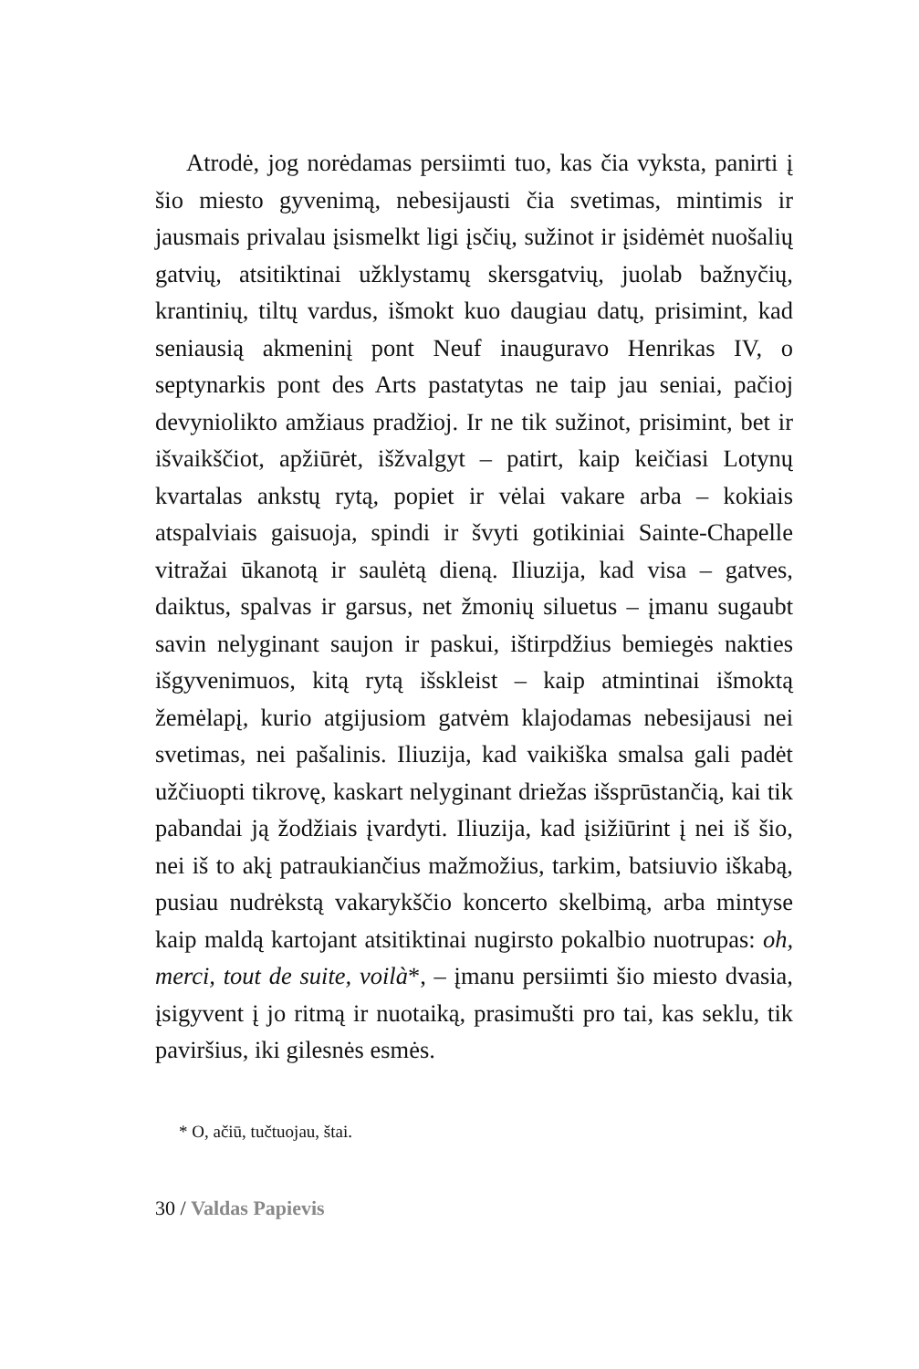Atrodė, jog norėdamas persiimti tuo, kas čia vyksta, panirti į šio miesto gyvenimą, nebesijausti čia svetimas, mintimis ir jausmais privalau įsismelkt ligi įsčių, sužinot ir įsidėmėt nuošalių gatvių, atsitiktinai užklystamų skersgatvių, juolab bažnyčių, krantinių, tiltų vardus, išmokt kuo daugiau datų, prisimint, kad seniausią akmeninį pont Neuf inauguravo Henrikas IV, o septynarkis pont des Arts pastatytas ne taip jau seniai, pačioj devyniolikto amžiaus pradžioj. Ir ne tik sužinot, prisimint, bet ir išvaikščiot, apžiūrėt, išžvalgyt – patirt, kaip keičiasi Lotynų kvartalas ankstų rytą, popiet ir vėlai vakare arba – kokiais atspalviais gaisuoja, spindi ir švyti gotikiniai Sainte-Chapelle vitražai ūkanotą ir saulėtą dieną. Iliuzija, kad visa – gatves, daiktus, spalvas ir garsus, net žmonių siluetus – įmanu sugaubt savin nelyginant saujon ir paskui, ištirpdžius bemiegės nakties išgyvenimuos, kitą rytą išskleist – kaip atmintinai išmoktą žemėlapį, kurio atgijusiom gatvėm klajodamas nebesijausi nei svetimas, nei pašalinis. Iliuzija, kad vaikiška smalsa gali padėt užčiuopti tikrovę, kaskart nelyginant driežas išsprūstančią, kai tik pabandai ją žodžiais įvardyti. Iliuzija, kad įsižiūrint į nei iš šio, nei iš to akį patraukiančius mažmožius, tarkim, batsiuvio iškabą, pusiau nudrėkstą vakarykščio koncerto skelbimą, arba mintyse kaip maldą kartojant atsitiktinai nugirsto pokalbio nuotrupas: oh, merci, tout de suite, voilà*, – įmanu persiimti šio miesto dvasia, įsigyvent į jo ritmą ir nuotaiką, prasimušti pro tai, kas seklu, tik paviršius, iki gilesnės esmės.
* O, ačiū, tučtuojau, štai.
30 / Valdas Papievis